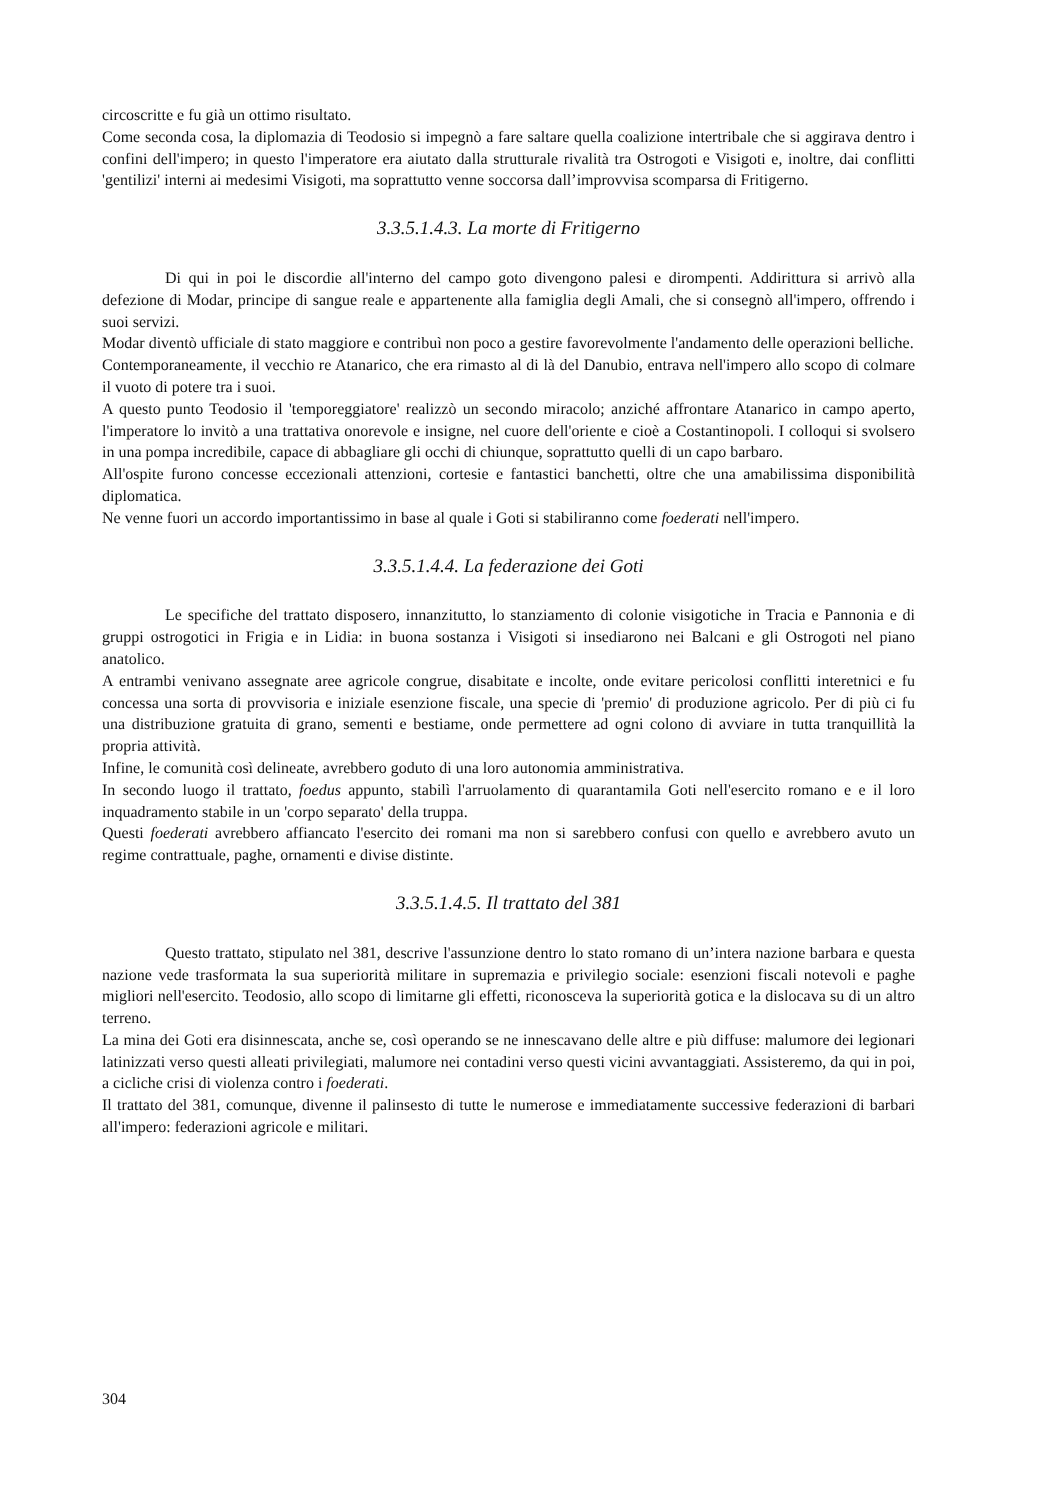circoscritte e fu già un ottimo risultato.
Come seconda cosa, la diplomazia di Teodosio si impegnò a fare saltare quella coalizione intertribale che si aggirava dentro i confini dell'impero; in questo l'imperatore era aiutato dalla strutturale rivalità tra Ostrogoti e Visigoti e, inoltre, dai conflitti 'gentilizi' interni ai medesimi Visigoti, ma soprattutto venne soccorsa dall’improvvisa scomparsa di Fritigerno.
3.3.5.1.4.3. La morte di Fritigerno
Di qui in poi le discordie all'interno del campo goto divengono palesi e dirompenti. Addirittura si arrivò alla defezione di Modar, principe di sangue reale e appartenente alla famiglia degli Amali, che si consegnò all'impero, offrendo i suoi servizi.
Modar diventò ufficiale di stato maggiore e contribuì non poco a gestire favorevolmente l'andamento delle operazioni belliche.
Contemporaneamente, il vecchio re Atanarico, che era rimasto al di là del Danubio, entrava nell'impero allo scopo di colmare il vuoto di potere tra i suoi.
A questo punto Teodosio il 'temporeggiatore' realizzò un secondo miracolo; anziché affrontare Atanarico in campo aperto, l'imperatore lo invitò a una trattativa onorevole e insigne, nel cuore dell'oriente e cioè a Costantinopoli. I colloqui si svolsero in una pompa incredibile, capace di abbagliare gli occhi di chiunque, soprattutto quelli di un capo barbaro.
All'ospite furono concesse eccezionali attenzioni, cortesie e fantastici banchetti, oltre che una amabilissima disponibilità diplomatica.
Ne venne fuori un accordo importantissimo in base al quale i Goti si stabiliranno come foederati nell'impero.
3.3.5.1.4.4. La federazione dei Goti
Le specifiche del trattato disposero, innanzitutto, lo stanziamento di colonie visigotiche in Tracia e Pannonia e di gruppi ostrogotici in Frigia e in Lidia: in buona sostanza i Visigoti si insediarono nei Balcani e gli Ostrogoti nel piano anatolico.
A entrambi venivano assegnate aree agricole congrue, disabitate e incolte, onde evitare pericolosi conflitti interetnici e fu concessa una sorta di provvisoria e iniziale esenzione fiscale, una specie di 'premio' di produzione agricolo. Per di più ci fu una distribuzione gratuita di grano, sementi e bestiame, onde permettere ad ogni colono di avviare in tutta tranquillità la propria attività.
Infine, le comunità così delineate, avrebbero goduto di una loro autonomia amministrativa.
In secondo luogo il trattato, foedus appunto, stabilì l'arruolamento di quarantamila Goti nell'esercito romano e e il loro inquadramento stabile in un 'corpo separato' della truppa.
Questi foederati avrebbero affiancato l'esercito dei romani ma non si sarebbero confusi con quello e avrebbero avuto un regime contrattuale, paghe, ornamenti e divise distinte.
3.3.5.1.4.5. Il trattato del 381
Questo trattato, stipulato nel 381, descrive l'assunzione dentro lo stato romano di un’intera nazione barbara e questa nazione vede trasformata la sua superiorità militare in supremazia e privilegio sociale: esenzioni fiscali notevoli e paghe migliori nell'esercito. Teodosio, allo scopo di limitarne gli effetti, riconosceva la superiorità gotica e la dislocava su di un altro terreno.
La mina dei Goti era disinnescata, anche se, così operando se ne innescavano delle altre e più diffuse: malumore dei legionari latinizzati verso questi alleati privilegiati, malumore nei contadini verso questi vicini avvantaggiati. Assisteremo, da qui in poi, a cicliche crisi di violenza contro i foederati.
Il trattato del 381, comunque, divenne il palinsesto di tutte le numerose e immediatamente successive federazioni di barbari all'impero: federazioni agricole e militari.
304